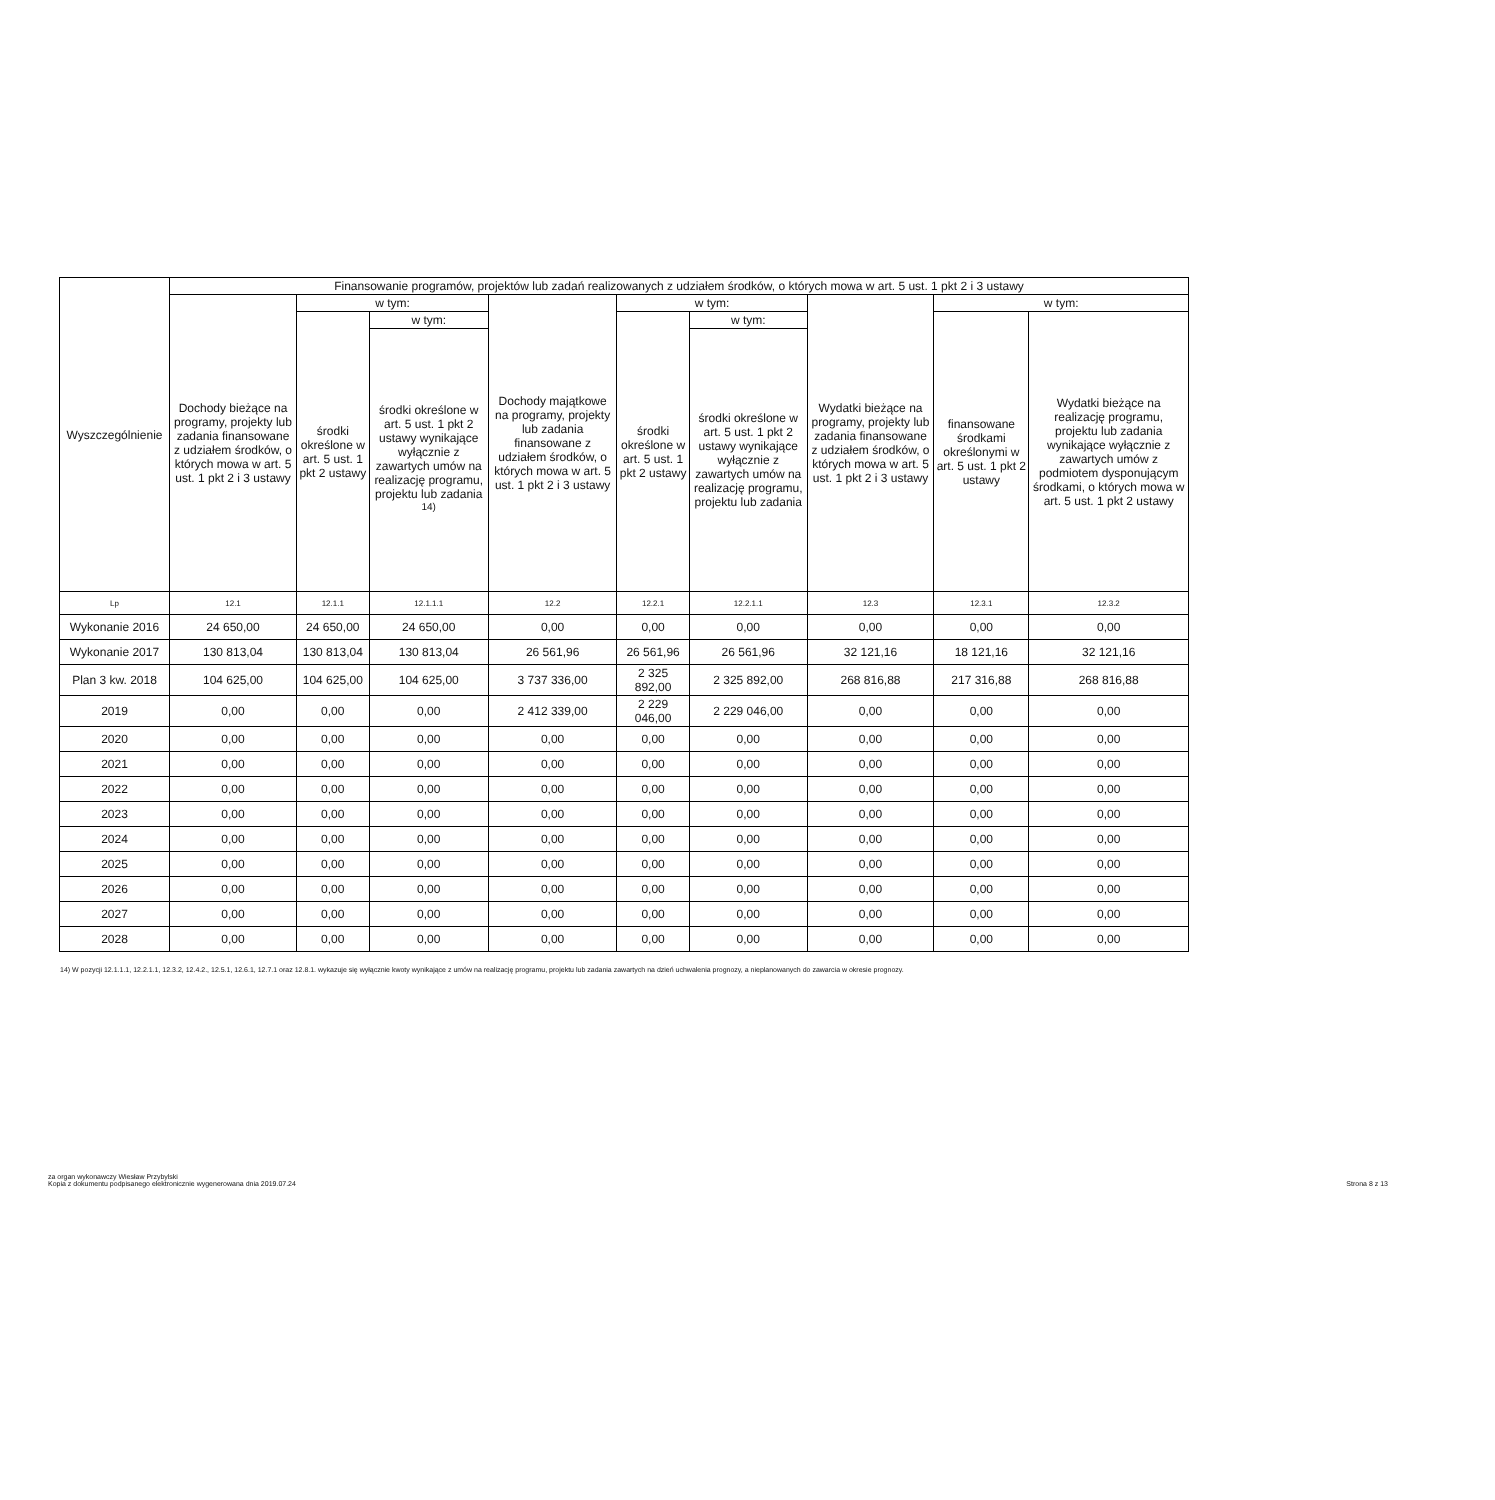| Wyszczególnienie | Finansowanie programów, projektów lub zadań realizowanych z udziałem środków, o których mowa w art. 5 ust. 1 pkt 2 i 3 ustawy | | | | | | | | |
| --- | --- | --- | --- | --- | --- | --- | --- | --- | --- |
| | Dochody bieżące na programy, projekty lub zadania finansowane z udziałem środków, o których mowa w art. 5 ust. 1 pkt 2 i 3 ustawy | w tym: | | Dochody majątkowe na programy, projekty lub zadania finansowane z udziałem środków, o których mowa w art. 5 ust. 1 pkt 2 i 3 ustawy | w tym: | | Wydatki bieżące na programy, projekty lub zadania finansowane z udziałem środków, o których mowa w art. 5 ust. 1 pkt 2 i 3 ustawy | w tym: | |
| | | środki określone w art. 5 ust. 1 pkt 2 ustawy | w tym: | | środki określone w art. 5 ust. 1 pkt 2 ustawy | w tym: | | finansowane środkami określonymi w art. 5 ust. 1 pkt 2 ustawy | Wydatki bieżące na realizację programu, projektu lub zadania wynikające wyłącznie z zawartych umów z podmiotem dysponującym środkami, o których mowa w art. 5 ust. 1 pkt 2 ustawy |
| | | | środki określone w art. 5 ust. 1 pkt 2 ustawy wynikające wyłącznie z zawartych umów na realizację programu, projektu lub zadania <sup>14)</sup> | | | środki określone w art. 5 ust. 1 pkt 2 ustawy wynikające wyłącznie z zawartych umów na realizację programu, projektu lub zadania | | | |
| Lp | 12.1 | 12.1.1 | 12.1.1.1 | 12.2 | 12.2.1 | 12.2.1.1 | 12.3 | 12.3.1 | 12.3.2 |
| Wykonanie 2016 | 24 650,00 | 24 650,00 | 24 650,00 | 0,00 | 0,00 | 0,00 | 0,00 | 0,00 | 0,00 |
| Wykonanie 2017 | 130 813,04 | 130 813,04 | 130 813,04 | 26 561,96 | 26 561,96 | 26 561,96 | 32 121,16 | 18 121,16 | 32 121,16 |
| Plan 3 kw. 2018 | 104 625,00 | 104 625,00 | 104 625,00 | 3 737 336,00 | 2 325 892,00 | 2 325 892,00 | 268 816,88 | 217 316,88 | 268 816,88 |
| 2019 | 0,00 | 0,00 | 0,00 | 2 412 339,00 | 2 229 046,00 | 2 229 046,00 | 0,00 | 0,00 | 0,00 |
| 2020 | 0,00 | 0,00 | 0,00 | 0,00 | 0,00 | 0,00 | 0,00 | 0,00 | 0,00 |
| 2021 | 0,00 | 0,00 | 0,00 | 0,00 | 0,00 | 0,00 | 0,00 | 0,00 | 0,00 |
| 2022 | 0,00 | 0,00 | 0,00 | 0,00 | 0,00 | 0,00 | 0,00 | 0,00 | 0,00 |
| 2023 | 0,00 | 0,00 | 0,00 | 0,00 | 0,00 | 0,00 | 0,00 | 0,00 | 0,00 |
| 2024 | 0,00 | 0,00 | 0,00 | 0,00 | 0,00 | 0,00 | 0,00 | 0,00 | 0,00 |
| 2025 | 0,00 | 0,00 | 0,00 | 0,00 | 0,00 | 0,00 | 0,00 | 0,00 | 0,00 |
| 2026 | 0,00 | 0,00 | 0,00 | 0,00 | 0,00 | 0,00 | 0,00 | 0,00 | 0,00 |
| 2027 | 0,00 | 0,00 | 0,00 | 0,00 | 0,00 | 0,00 | 0,00 | 0,00 | 0,00 |
| 2028 | 0,00 | 0,00 | 0,00 | 0,00 | 0,00 | 0,00 | 0,00 | 0,00 | 0,00 |
14) W pozycji 12.1.1.1, 12.2.1.1, 12.3.2, 12.4.2., 12.5.1, 12.6.1, 12.7.1 oraz 12.8.1. wykazuje się wyłącznie kwoty wynikające z umów na realizację programu, projektu lub zadania zawartych na dzień uchwalenia prognozy, a nieplanowanych do zawarcia w okresie prognozy.
za organ wykonawczy Wiesław Przybylski
Kopia z dokumentu podpisanego elektronicznie wygenerowana dnia 2019.07.24 Strona 8 z 13